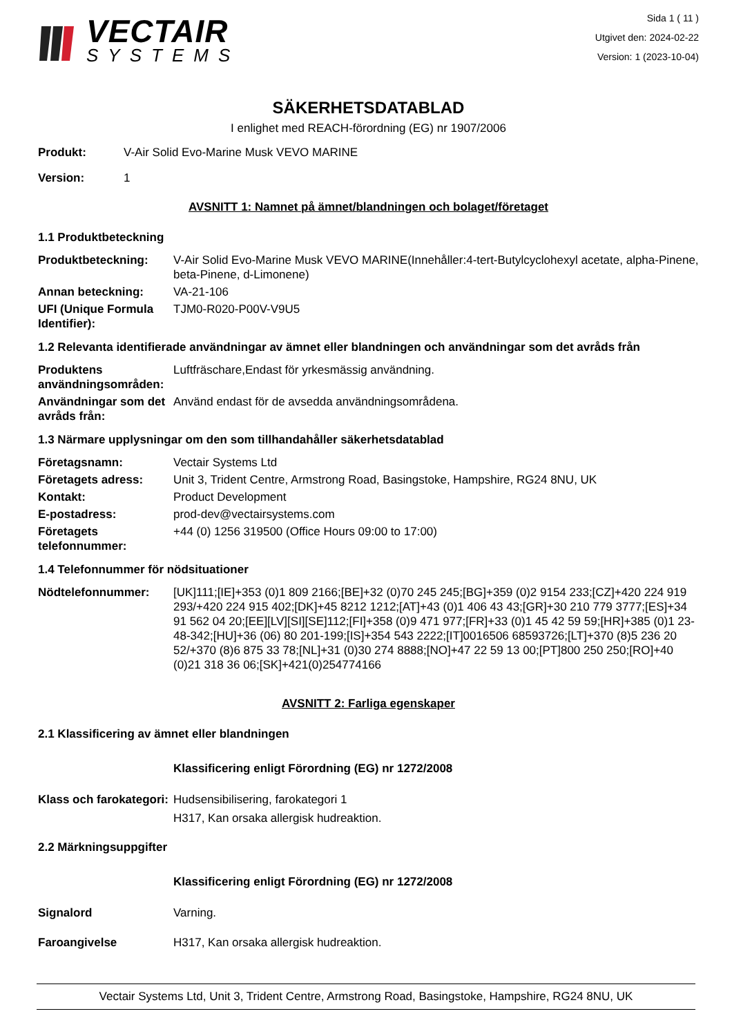VECTAIR
SYSTEMS
Sida 1 ( 11 )
Utgivet den: 2024-02-22
Version: 1 (2023-10-04)
SÄKERHETSDATABLAD
I enlighet med REACH-förordning (EG) nr 1907/2006
Produkt: V-Air Solid Evo-Marine Musk VEVO MARINE
Version: 1
AVSNITT 1: Namnet på ämnet/blandningen och bolaget/företaget
1.1 Produktbeteckning
Produktbeteckning: V-Air Solid Evo-Marine Musk VEVO MARINE(Innehåller:4-tert-Butylcyclohexyl acetate, alpha-Pinene, beta-Pinene, d-Limonene)
Annan beteckning: VA-21-106
UFI (Unique Formula Identifier):
TJM0-R020-P00V-V9U5
1.2 Relevanta identifierade användningar av ämnet eller blandningen och användningar som det avråds från
Produktens användningsområden:
Luftfräschare,Endast för yrkesmässig användning.
Användningar som det avråds från:
Använd endast för de avsedda användningsområdena.
1.3 Närmare upplysningar om den som tillhandahåller säkerhetsdatablad
Företagsnamn: Vectair Systems Ltd
Företagets adress: Unit 3, Trident Centre, Armstrong Road, Basingstoke, Hampshire, RG24 8NU, UK
Kontakt: Product Development
E-postadress: prod-dev@vectairsystems.com
Företagets telefonnummer:
+44 (0) 1256 319500 (Office Hours 09:00 to 17:00)
1.4 Telefonnummer för nödsituationer
Nödtelefonnummer: [UK]111;[IE]+353 (0)1 809 2166;[BE]+32 (0)70 245 245;[BG]+359 (0)2 9154 233;[CZ]+420 224 919 293/+420 224 915 402;[DK]+45 8212 1212;[AT]+43 (0)1 406 43 43;[GR]+30 210 779 3777;[ES]+34 91 562 04 20;[EE][LV][SI][SE]112;[FI]+358 (0)9 471 977;[FR]+33 (0)1 45 42 59 59;[HR]+385 (0)1 23-48-342;[HU]+36 (06) 80 201-199;[IS]+354 543 2222;[IT]0016506 68593726;[LT]+370 (8)5 236 20 52/+370 (8)6 875 33 78;[NL]+31 (0)30 274 8888;[NO]+47 22 59 13 00;[PT]800 250 250;[RO]+40 (0)21 318 36 06;[SK]+421(0)254774166
AVSNITT 2: Farliga egenskaper
2.1 Klassificering av ämnet eller blandningen
Klassificering enligt Förordning (EG) nr 1272/2008
Klass och farokategori:
Hudsensibilisering, farokategori 1
H317, Kan orsaka allergisk hudreaktion.
2.2 Märkningsuppgifter
Klassificering enligt Förordning (EG) nr 1272/2008
Signalord Varning.
Faroangivelse H317, Kan orsaka allergisk hudreaktion.
Vectair Systems Ltd, Unit 3, Trident Centre, Armstrong Road, Basingstoke, Hampshire, RG24 8NU, UK